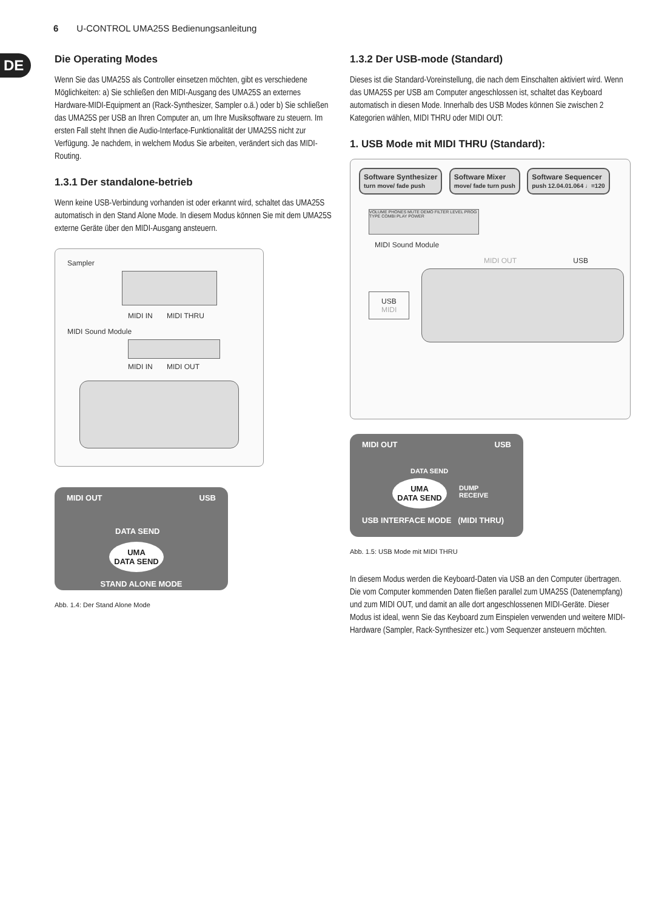6 U-CONTROL UMA25S Bedienungsanleitung
DE
Die Operating Modes
Wenn Sie das UMA25S als Controller einsetzen möchten, gibt es verschiedene Möglichkeiten: a) Sie schließen den MIDI-Ausgang des UMA25S an externes Hardware-MIDI-Equipment an (Rack-Synthesizer, Sampler o.ä.) oder b) Sie schließen das UMA25S per USB an Ihren Computer an, um Ihre Musiksoftware zu steuern. Im ersten Fall steht Ihnen die Audio-Interface-Funktionalität der UMA25S nicht zur Verfügung. Je nachdem, in welchem Modus Sie arbeiten, verändert sich das MIDI-Routing.
1.3.1 Der standalone-betrieb
Wenn keine USB-Verbindung vorhanden ist oder erkannt wird, schaltet das UMA25S automatisch in den Stand Alone Mode. In diesem Modus können Sie mit dem UMA25S externe Geräte über den MIDI-Ausgang ansteuern.
Sampler MIDI IN MIDI THRU
MIDI Sound Module MIDI IN MIDI OUT
MIDI OUT USB
DATA SEND
UMA
DATA SEND
STAND ALONE MODE
Abb. 1.4: Der Stand Alone Mode
1.3.2 Der USB-mode (Standard)
Dieses ist die Standard-Voreinstellung, die nach dem Einschalten aktiviert wird. Wenn das UMA25S per USB am Computer angeschlossen ist, schaltet das Keyboard automatisch in diesen Mode. Innerhalb des USB Modes können Sie zwischen 2 Kategorien wählen, MIDI THRU oder MIDI OUT:
1. USB Mode mit MIDI THRU (Standard):
Software Synthesizer
turn move/ fade push Software Mixer
move/ fade turn push Software Sequencer
push 12.04.01.064 ♩=120
VOLUME PHONES MUTE DEMO FILTER LEVEL PROG TYPE COMBI PLAY POWER
MIDI Sound Module
MIDI OUT USB
USB
MIDI
MIDI OUT USB
DATA SEND
UMA
DATA SEND
DUMP
RECEIVE
USB INTERFACE MODE (MIDI THRU)
Abb. 1.5: USB Mode mit MIDI THRU
In diesem Modus werden die Keyboard-Daten via USB an den Computer übertragen. Die vom Computer kommenden Daten fließen parallel zum UMA25S (Datenempfang) und zum MIDI OUT, und damit an alle dort angeschlossenen MIDI-Geräte. Dieser Modus ist ideal, wenn Sie das Keyboard zum Einspielen verwenden und weitere MIDI-Hardware (Sampler, Rack-Synthesizer etc.) vom Sequenzer ansteuern möchten.